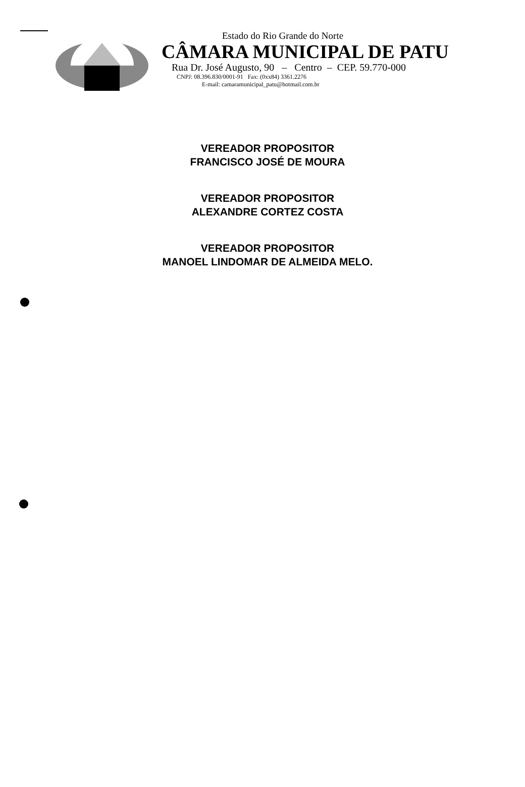Estado do Rio Grande do Norte
CÂMARA MUNICIPAL DE PATU
Rua Dr. José Augusto, 90 – Centro – CEP. 59.770-000
CNPJ: 08.396.830/0001-91 Fax: (0xx84) 3361.2276
E-mail: camaramunicipal_patu@hotmail.com.br
VEREADOR PROPOSITOR
FRANCISCO JOSÉ DE MOURA
VEREADOR PROPOSITOR
ALEXANDRE CORTEZ COSTA
VEREADOR PROPOSITOR
MANOEL LINDOMAR DE ALMEIDA MELO.